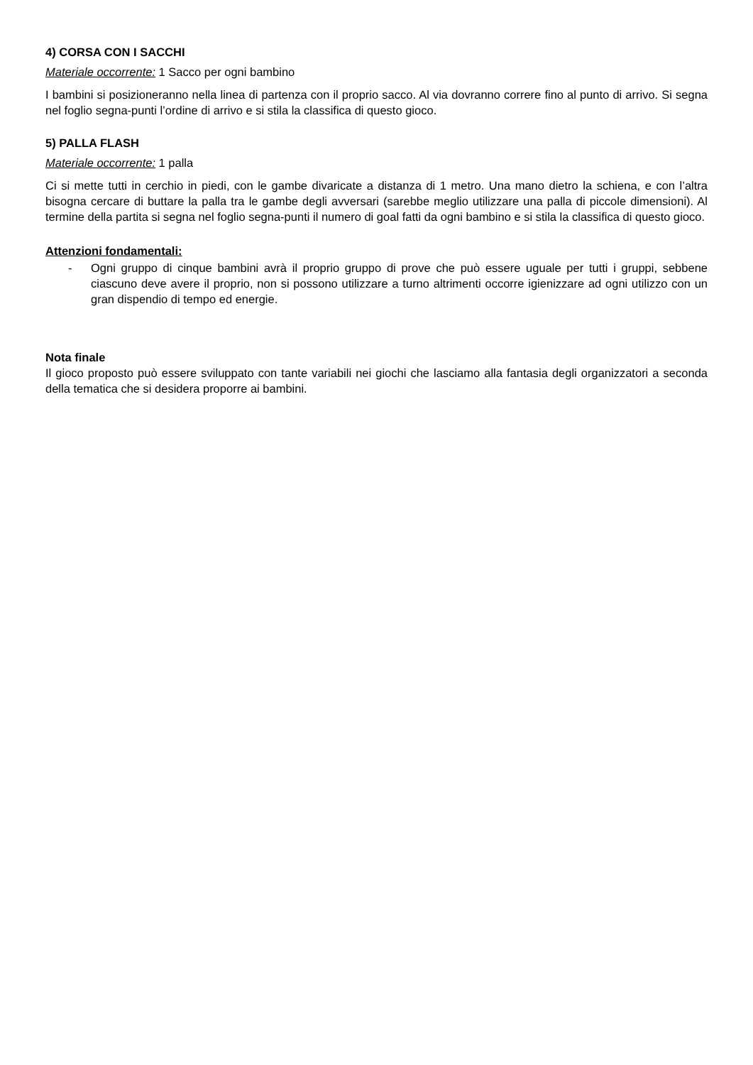4) CORSA CON I SACCHI
Materiale occorrente: 1 Sacco per ogni bambino
I bambini si posizioneranno nella linea di partenza con il proprio sacco. Al via dovranno correre fino al punto di arrivo. Si segna nel foglio segna-punti l’ordine di arrivo e si stila la classifica di questo gioco.
5) PALLA FLASH
Materiale occorrente: 1 palla
Ci si mette tutti in cerchio in piedi, con le gambe divaricate a distanza di 1 metro. Una mano dietro la schiena, e con l’altra bisogna cercare di buttare la palla tra le gambe degli avversari (sarebbe meglio utilizzare una palla di piccole dimensioni). Al termine della partita si segna nel foglio segna-punti il numero di goal fatti da ogni bambino e si stila la classifica di questo gioco.
Attenzioni fondamentali:
- Ogni gruppo di cinque bambini avrà il proprio gruppo di prove che può essere uguale per tutti i gruppi, sebbene ciascuno deve avere il proprio, non si possono utilizzare a turno altrimenti occorre igienizzare ad ogni utilizzo con un gran dispendio di tempo ed energie.
Nota finale
Il gioco proposto può essere sviluppato con tante variabili nei giochi che lasciamo alla fantasia degli organizzatori a seconda della tematica che si desidera proporre ai bambini.